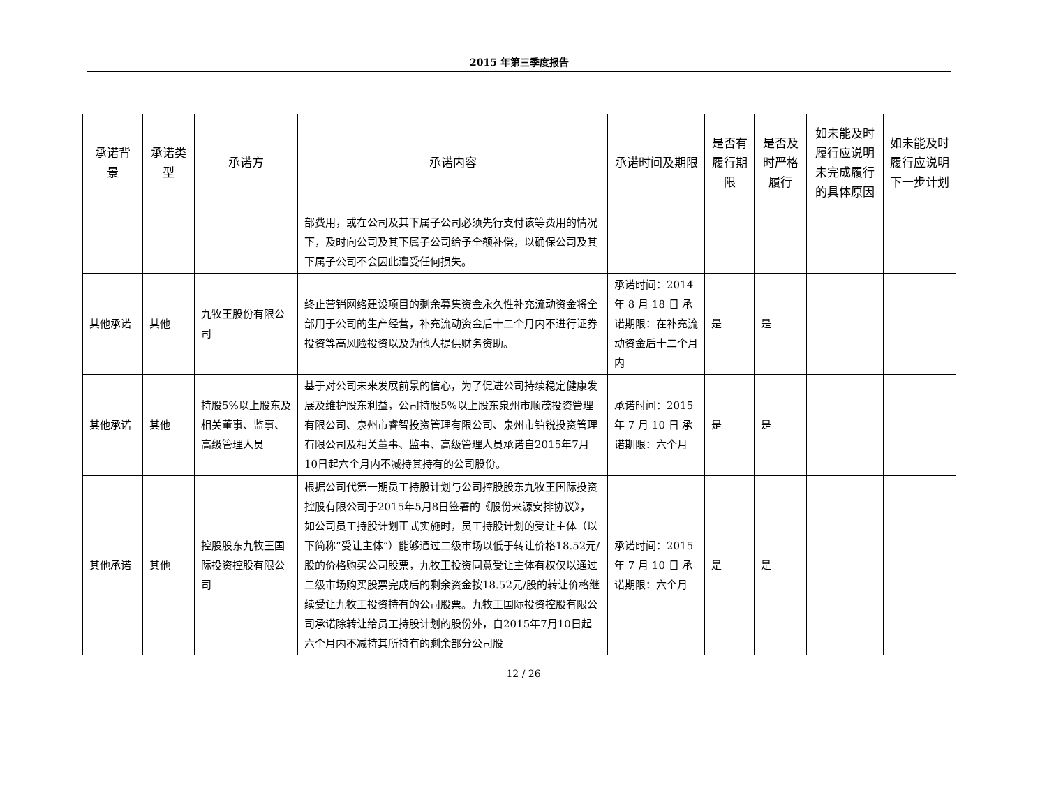2015 年第三季度报告
| 承诺背景 | 承诺类型 | 承诺方 | 承诺内容 | 承诺时间及期限 | 是否有履行期限 | 是否及时严格履行 | 如未能及时履行应说明未完成履行的具体原因 | 如未能及时履行应说明下一步计划 |
| --- | --- | --- | --- | --- | --- | --- | --- | --- |
| | | | 部费用，或在公司及其下属子公司必须先行支付该等费用的情况下，及时向公司及其下属子公司给予全额补偿，以确保公司及其下属子公司不会因此遭受任何损失。 | | | | | |
| 其他承诺 | 其他 | 九牧王股份有限公司 | 终止营销网络建设项目的剩余募集资金永久性补充流动资金将全部用于公司的生产经营，补充流动资金后十二个月内不进行证券投资等高风险投资以及为他人提供财务资助。 | 承诺时间：2014年 8 月 18 日 承诺期限：在补充流动资金后十二个月内 | 是 | 是 | | |
| 其他承诺 | 其他 | 持股5%以上股东及相关董事、监事、高级管理人员 | 基于对公司未来发展前景的信心，为了促进公司持续稳定健康发展及维护股东利益，公司持股5%以上股东泉州市顺茂投资管理有限公司、泉州市睿智投资管理有限公司、泉州市铂锐投资管理有限公司及相关董事、监事、高级管理人员承诺自2015年7月10日起六个月内不减持其持有的公司股份。 | 承诺时间：2015年 7 月 10 日 承诺期限：六个月 | 是 | 是 | | |
| 其他承诺 | 其他 | 控股股东九牧王国际投资控股有限公司 | 根据公司代第一期员工持股计划与公司控股股东九牧王国际投资控股有限公司于2015年5月8日签署的《股份来源安排协议》，如公司员工持股计划正式实施时，员工持股计划的受让主体（以下简称“受让主体”）能够通过二级市场以低于转让价格18.52元/股的价格购买公司股票，九牧王投资同意受让主体有权仅以通过二级市场购买股票完成后的剩余资金按18.52元/股的转让价格继续受让九牧王投资持有的公司股票。九牧王国际投资控股有限公司承诺除转让给员工持股计划的股份外，自2015年7月10日起六个月内不减持其所持有的剩余部分公司股 | 承诺时间：2015年 7 月 10 日 承诺期限：六个月 | 是 | 是 | | |
12 / 26